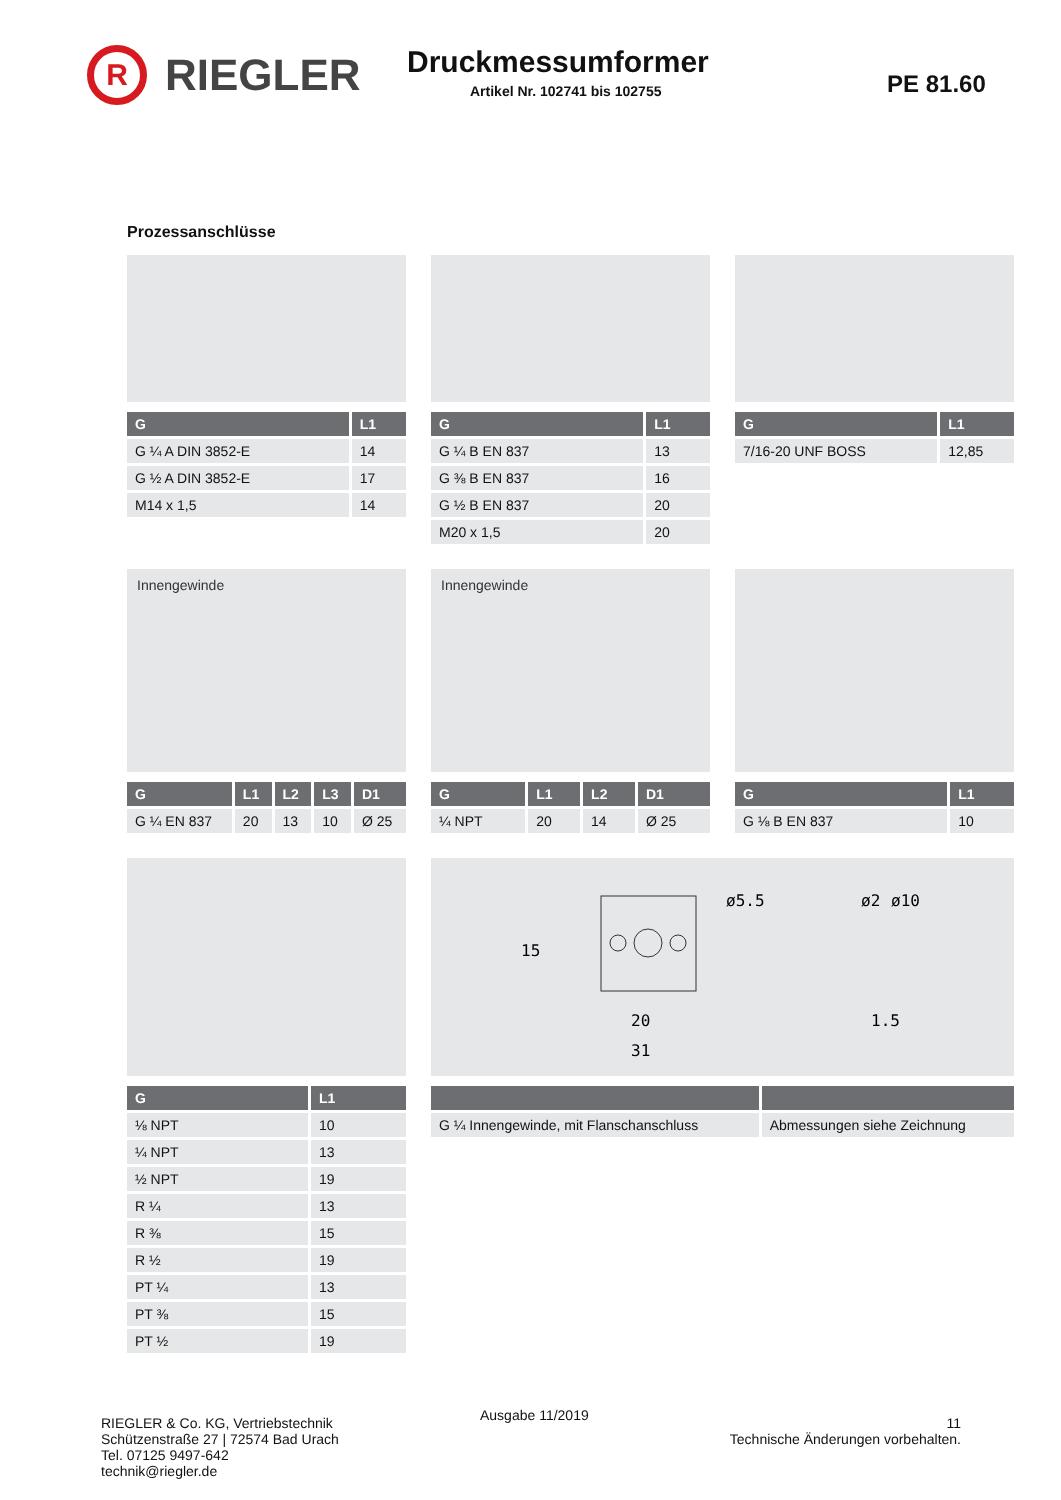R
RIEGLER
Druckmessumformer
Artikel Nr. 102741 bis 102755
PE 81.60
Prozessanschlüsse
| G | L1 |
| --- | --- |
| G ¼ A DIN 3852-E | 14 |
| G ½ A DIN 3852-E | 17 |
| M14 x 1,5 | 14 |
| G | L1 |
| --- | --- |
| G ¼ B EN 837 | 13 |
| G ⅜ B EN 837 | 16 |
| G ½ B EN 837 | 20 |
| M20 x 1,5 | 20 |
| G | L1 |
| --- | --- |
| 7/16-20 UNF BOSS | 12,85 |
Innengewinde
| G | L1 | L2 | L3 | D1 |
| --- | --- | --- | --- | --- |
| G ¼ EN 837 | 20 | 13 | 10 | Ø 25 |
Innengewinde
| G | L1 | L2 | D1 |
| --- | --- | --- | --- |
| ¼ NPT | 20 | 14 | Ø 25 |
| G | L1 |
| --- | --- |
| G ⅛ B EN 837 | 10 |
| G | L1 |
| --- | --- |
| ⅛ NPT | 10 |
| ¼ NPT | 13 |
| ½ NPT | 19 |
| R ¼ | 13 |
| R ⅜ | 15 |
| R ½ | 19 |
| PT ¼ | 13 |
| PT ⅜ | 15 |
| PT ½ | 19 |
20
31
15
ø5.5
ø2
ø10
1.5
| G ¼ Innengewinde, mit Flanschanschluss | Abmessungen siehe Zeichnung |
RIEGLER & Co. KG, Vertriebstechnik
Schützenstraße 27 | 72574 Bad Urach
Tel. 07125 9497-642
technik@riegler.de
Ausgabe 11/2019
11
Technische Änderungen vorbehalten.